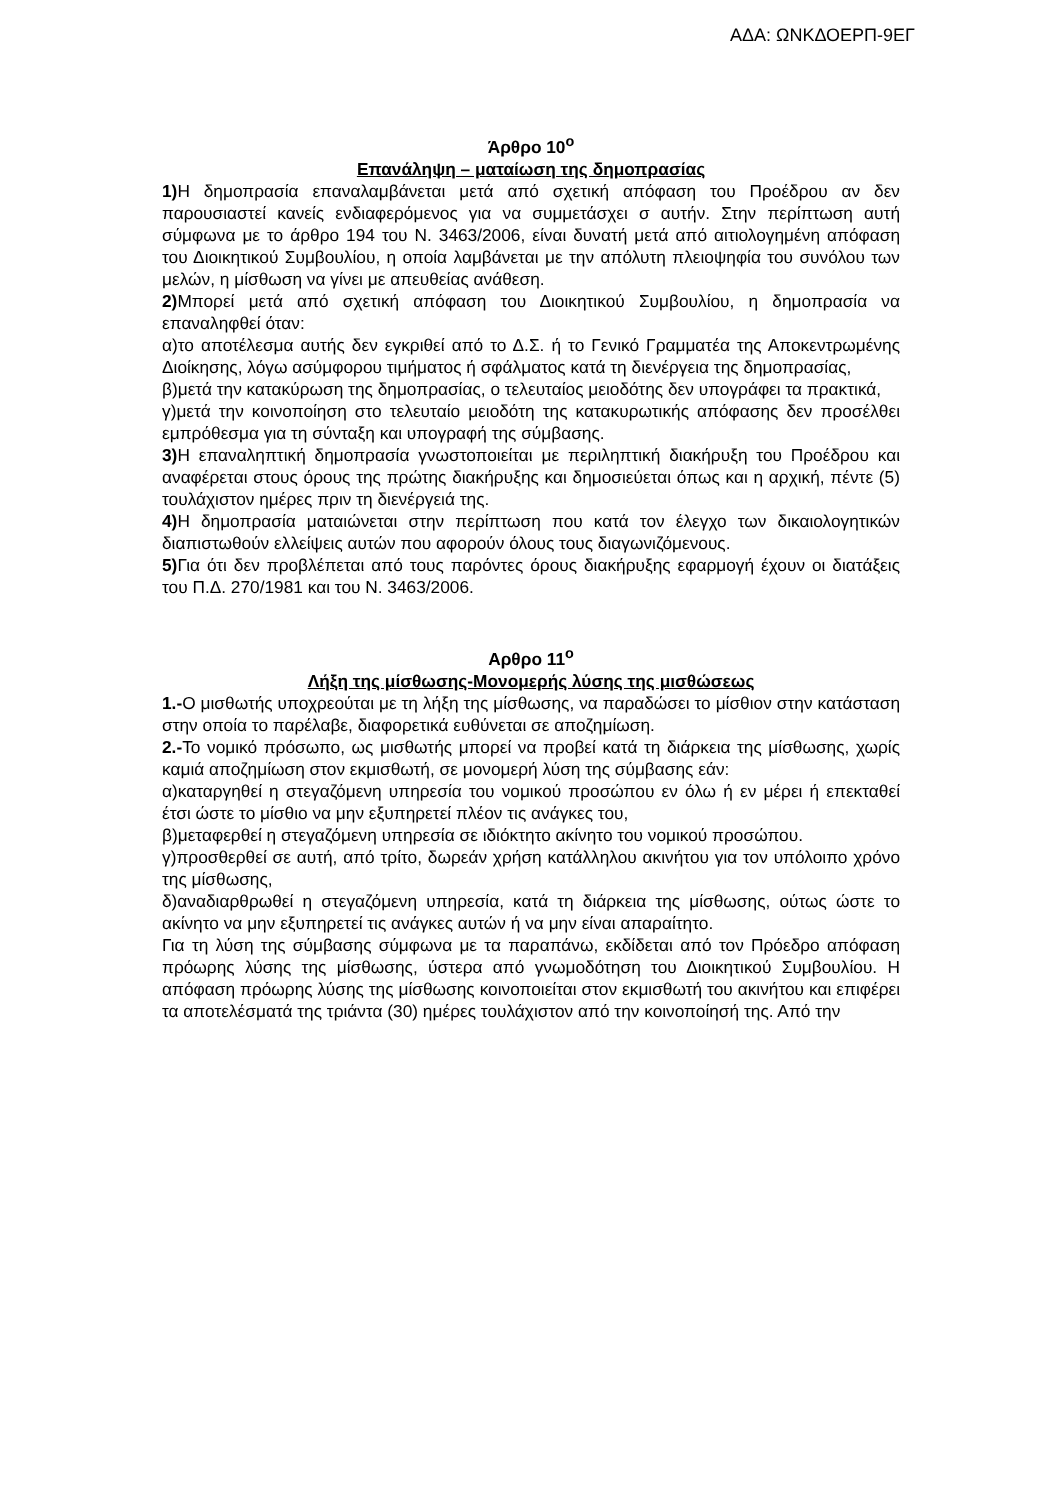ΑΔΑ: ΩΝΚΔΟΕΡΠ-9ΕΓ
Άρθρο 10<sup>ο</sup>
Επανάληψη – ματαίωση της δημοπρασίας
1) Η δημοπρασία επαναλαμβάνεται μετά από σχετική απόφαση του Προέδρου αν δεν παρουσιαστεί κανείς ενδιαφερόμενος για να συμμετάσχει σ αυτήν. Στην περίπτωση αυτή σύμφωνα με το άρθρο 194 του Ν. 3463/2006, είναι δυνατή μετά από αιτιολογημένη απόφαση του Διοικητικού Συμβουλίου, η οποία λαμβάνεται με την απόλυτη πλειοψηφία του συνόλου των μελών, η μίσθωση να γίνει με απευθείας ανάθεση.
2) Μπορεί μετά από σχετική απόφαση του Διοικητικού Συμβουλίου, η δημοπρασία να επαναληφθεί όταν:
α)το αποτέλεσμα αυτής δεν εγκριθεί από το Δ.Σ. ή το Γενικό Γραμματέα της Αποκεντρωμένης Διοίκησης, λόγω ασύμφορου τιμήματος ή σφάλματος κατά τη διενέργεια της δημοπρασίας,
β)μετά την κατακύρωση της δημοπρασίας, ο τελευταίος μειοδότης δεν υπογράφει τα πρακτικά,
γ)μετά την κοινοποίηση στο τελευταίο μειοδότη της κατακυρωτικής απόφασης δεν προσέλθει εμπρόθεσμα για τη σύνταξη και υπογραφή της σύμβασης.
3) Η επαναληπτική δημοπρασία γνωστοποιείται με περιληπτική διακήρυξη του Προέδρου και αναφέρεται στους όρους της πρώτης διακήρυξης και δημοσιεύεται όπως και η αρχική, πέντε (5) τουλάχιστον ημέρες πριν τη διενέργειά της.
4) Η δημοπρασία ματαιώνεται στην περίπτωση που κατά τον έλεγχο των δικαιολογητικών διαπιστωθούν ελλείψεις αυτών που αφορούν όλους τους διαγωνιζόμενους.
5) Για ότι δεν προβλέπεται από τους παρόντες όρους διακήρυξης εφαρμογή έχουν οι διατάξεις του Π.Δ. 270/1981 και του Ν. 3463/2006.
Αρθρο 11<sup>ο</sup>
Λήξη της μίσθωσης-Μονομερής λύσης της μισθώσεως
1.-Ο μισθωτής υποχρεούται με τη λήξη της μίσθωσης, να παραδώσει το μίσθιον στην κατάσταση στην οποία το παρέλαβε, διαφορετικά ευθύνεται σε αποζημίωση.
2.-Το νομικό πρόσωπο, ως μισθωτής μπορεί να προβεί κατά τη διάρκεια της μίσθωσης, χωρίς καμιά αποζημίωση στον εκμισθωτή, σε μονομερή λύση της σύμβασης εάν:
α)καταργηθεί η στεγαζόμενη υπηρεσία του νομικού προσώπου εν όλω ή εν μέρει ή επεκταθεί έτσι ώστε το μίσθιο να μην εξυπηρετεί πλέον τις ανάγκες του,
β)μεταφερθεί η στεγαζόμενη υπηρεσία σε ιδιόκτητο ακίνητο του νομικού προσώπου.
γ)προσθερθεί σε αυτή, από τρίτο, δωρεάν χρήση κατάλληλου ακινήτου για τον υπόλοιπο χρόνο της μίσθωσης,
δ)αναδιαρθρωθεί η στεγαζόμενη υπηρεσία, κατά τη διάρκεια της μίσθωσης, ούτως ώστε το ακίνητο να μην εξυπηρετεί τις ανάγκες αυτών ή να μην είναι απαραίτητο.
Για τη λύση της σύμβασης σύμφωνα με τα παραπάνω, εκδίδεται από τον Πρόεδρο απόφαση πρόωρης λύσης της μίσθωσης, ύστερα από γνωμοδότηση του Διοικητικού Συμβουλίου. Η απόφαση πρόωρης λύσης της μίσθωσης κοινοποιείται στον εκμισθωτή του ακινήτου και επιφέρει τα αποτελέσματά της τριάντα (30) ημέρες τουλάχιστον από την κοινοποίησή της. Από την